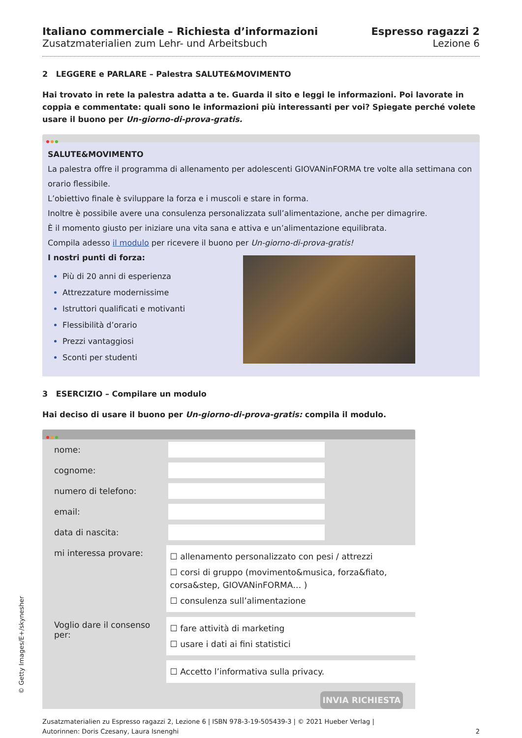Italiano commerciale – Richiesta d’informazioni
Zusatzmaterialien zum Lehr- und Arbeitsbuch
Espresso ragazzi 2
Lezione 6
2 LEGGERE e PARLARE – Palestra SALUTE&MOVIMENTO
Hai trovato in rete la palestra adatta a te. Guarda il sito e leggi le informazioni. Poi lavorate in coppia e commentate: quali sono le informazioni più interessanti per voi? Spiegate perché volete usare il buono per Un-giorno-di-prova-gratis.
SALUTE&MOVIMENTO
La palestra offre il programma di allenamento per adolescenti GIOVANinFORMA tre volte alla settimana con orario flessibile.
L’obiettivo finale è sviluppare la forza e i muscoli e stare in forma.
Inoltre è possibile avere una consulenza personalizzata sull’alimentazione, anche per dimagrire.
È il momento giusto per iniziare una vita sana e attiva e un’alimentazione equilibrata.
Compila adesso il modulo per ricevere il buono per Un-giorno-di-prova-gratis!
I nostri punti di forza:
Più di 20 anni di esperienza
Attrezzature modernissime
Istruttori qualificati e motivanti
Flessibilità d’orario
Prezzi vantaggiosi
Sconti per studenti
3 ESERCIZIO – Compilare un modulo
Hai deciso di usare il buono per Un-giorno-di-prova-gratis: compila il modulo.
nome:
cognome:
numero di telefono:
email:
data di nascita:
mi interessa provare:
☐ allenamento personalizzato con pesi / attrezzi
☐ corsi di gruppo (movimento&musica, forza&fiato, corsa&step, GIOVANinFORMA… )
☐ consulenza sull’alimentazione
Voglio dare il consenso per:
☐ fare attività di marketing
☐ usare i dati ai fini statistici
☐ Accetto l’informativa sulla privacy.
INVIA RICHIESTA
Zusatzmaterialien zu Espresso ragazzi 2, Lezione 6 | ISBN 978-3-19-505439-3 | © 2021 Hueber Verlag |
Autorinnen: Doris Czesany, Laura Isnenghi
2
© Getty Images/E+/skynesher